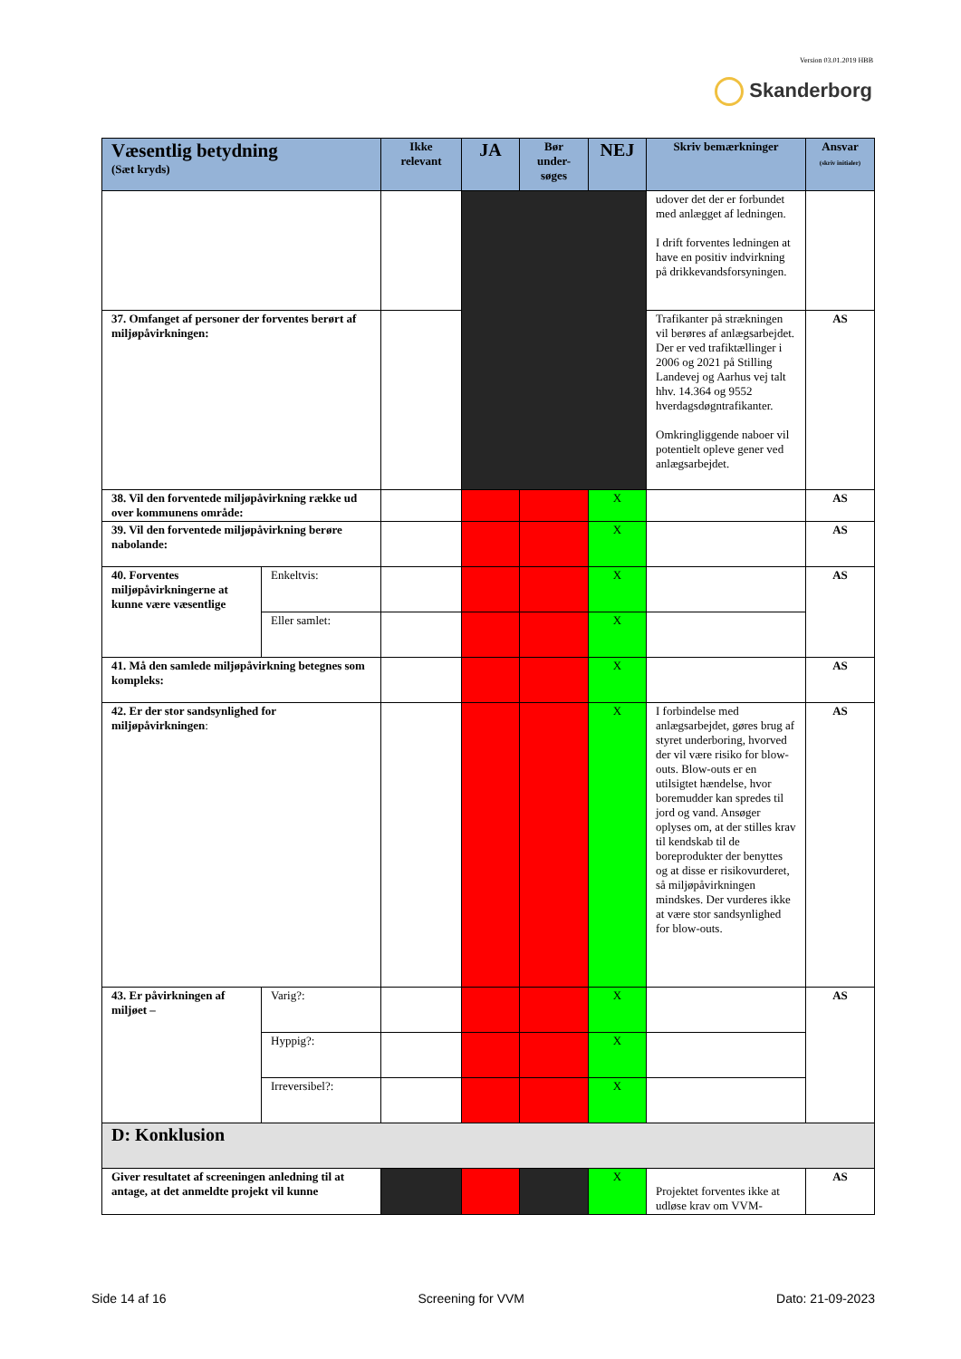Version 03.01.2019 HBB
Skanderborg
| Væsentlig betydning (Sæt kryds) | | Ikke relevant | JA | Bør under-søges | NEJ | Skriv bemærkninger | Ansvar (skriv initialer) |
| --- | --- | --- | --- | --- | --- | --- | --- |
| | | | | | | udover det der er forbundet med anlægget af ledningen. I drift forventes ledningen at have en positiv indvirkning på drikkevandsforsyningen. | |
| 37. Omfanget af personer der forventes berørt af miljøpåvirkningen: | | | | | | Trafikanter på strækningen vil berøres af anlægsarbejdet. Der er ved trafiktællinger i 2006 og 2021 på Stilling Landevej og Aarhus vej talt hhv. 14.364 og 9552 hverdagsdøgntrafikanter. Omkringliggende naboer vil potentielt opleve gener ved anlægsarbejdet. | AS |
| 38. Vil den forventede miljøpåvirkning række ud over kommunens område: | | | | | X | | AS |
| 39. Vil den forventede miljøpåvirkning berøre nabolande: | | | | | X | | AS |
| 40. Forventes miljøpåvirkningerne at kunne være væsentlige | Enkeltvis: | | | | X | | AS |
| | Eller samlet: | | | | X | | |
| 41. Må den samlede miljøpåvirkning betegnes som kompleks: | | | | | X | | AS |
| 42. Er der stor sandsynlighed for miljøpåvirkningen : | | | | | X | I forbindelse med anlægsarbejdet, gøres brug af styret underboring, hvorved der vil være risiko for blow-outs. Blow-outs er en utilsigtet hændelse, hvor boremudder kan spredes til jord og vand. Ansøger oplyses om, at der stilles krav til kendskab til de boreprodukter der benyttes og at disse er risikovurderet, så miljøpåvirkningen mindskes. Der vurderes ikke at være stor sandsynlighed for blow-outs. | AS |
| 43. Er påvirkningen af miljøet – | Varig?: | | | | X | | AS |
| | Hyppig?: | | | | X | | |
| | Irreversibel?: | | | | X | | |
| D: Konklusion | | | | | | | |
| Giver resultatet af screeningen anledning til at antage, at det anmeldte projekt vil kunne | | | | | X | Projektet forventes ikke at udløse krav om VVM- | AS |
Side 14 af 16 Screening for VVM Dato: 21-09-2023